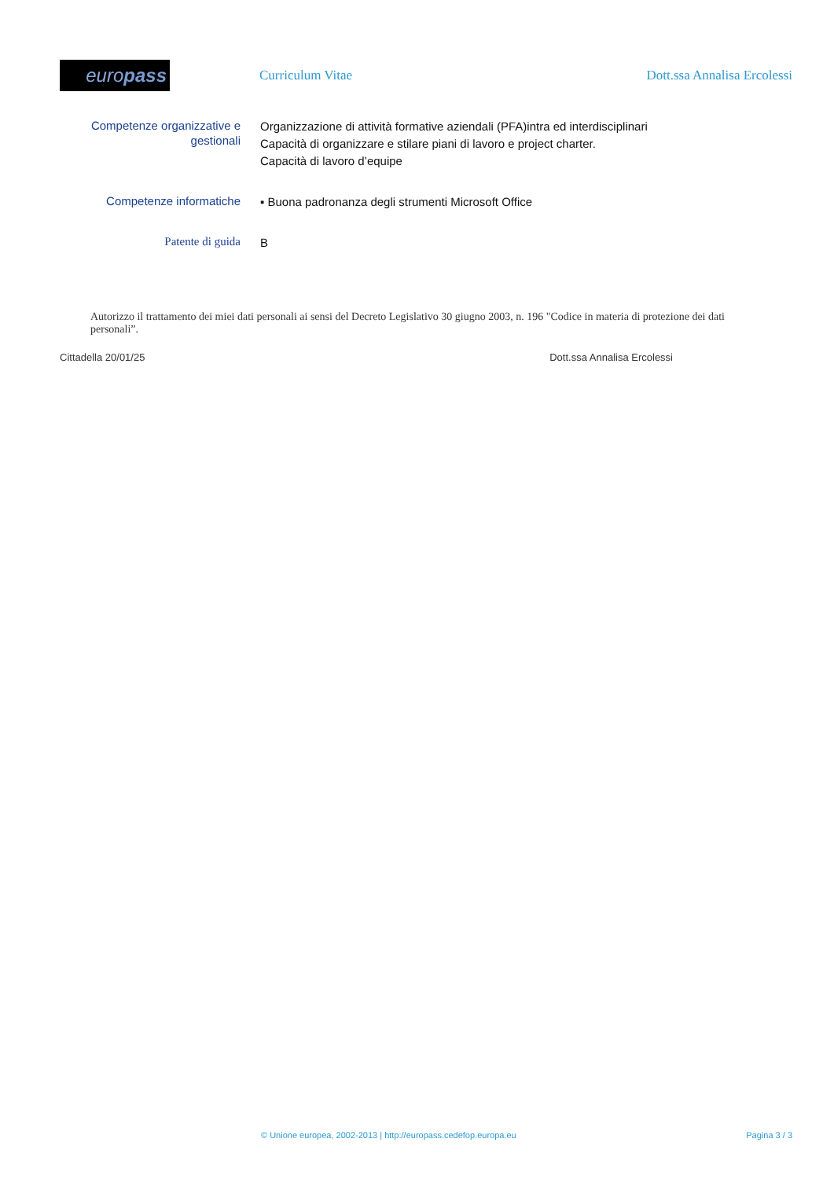euro pass
Curriculum Vitae Dott.ssa Annalisa Ercolessi
Competenze organizzative e gestionali
Organizzazione di attività formative aziendali (PFA)intra ed interdisciplinari
Capacità di organizzare e stilare piani di lavoro e project charter.
Capacità di lavoro d’equipe
Competenze informatiche
▪ Buona padronanza degli strumenti Microsoft Office
Patente di guida
B
Autorizzo il trattamento dei miei dati personali ai sensi del Decreto Legislativo 30 giugno 2003, n. 196 "Codice in materia di protezione dei dati personali”.
Cittadella 20/01/25 Dott.ssa Annalisa Ercolessi
© Unione europea, 2002-2013 | http://europass.cedefop.europa.eu Pagina 3 / 3